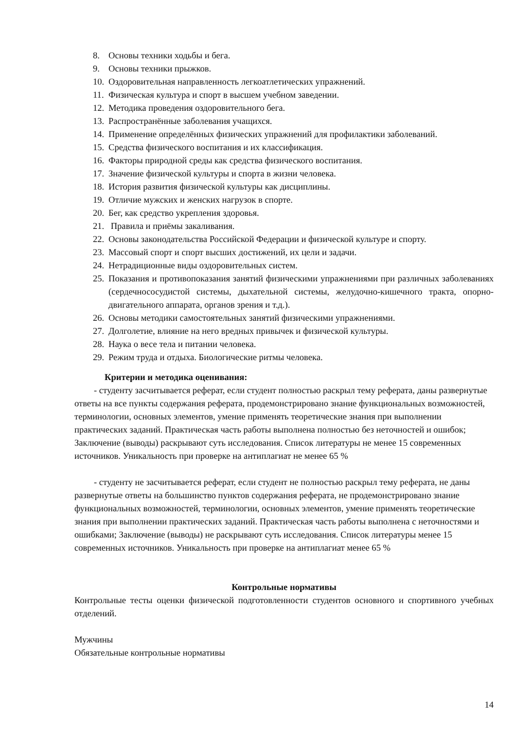8. Основы техники ходьбы и бега.
9. Основы техники прыжков.
10. Оздоровительная направленность легкоатлетических упражнений.
11. Физическая культура и спорт в высшем учебном заведении.
12. Методика проведения оздоровительного бега.
13. Распространённые заболевания учащихся.
14. Применение определённых физических упражнений для профилактики заболеваний.
15. Средства физического воспитания и их классификация.
16. Факторы природной среды как средства физического воспитания.
17. Значение физической культуры и спорта в жизни человека.
18. История развития физической культуры как дисциплины.
19. Отличие мужских и женских нагрузок в спорте.
20. Бег, как средство укрепления здоровья.
21. Правила и приёмы закаливания.
22. Основы законодательства Российской Федерации и физической культуре и спорту.
23. Массовый спорт и спорт высших достижений, их цели и задачи.
24. Нетрадиционные виды оздоровительных систем.
25. Показания и противопоказания занятий физическими упражнениями при различных заболеваниях (сердечнососудистой системы, дыхательной системы, желудочно-кишечного тракта, опорно-двигательного аппарата, органов зрения и т.д.).
26. Основы методики самостоятельных занятий физическими упражнениями.
27. Долголетие, влияние на него вредных привычек и физической культуры.
28. Наука о весе тела и питании человека.
29. Режим труда и отдыха. Биологические ритмы человека.
Критерии и методика оценивания:
- студенту засчитывается реферат, если студент полностью раскрыл тему реферата, даны развернутые ответы на все пункты содержания реферата, продемонстрировано знание функциональных возможностей, терминологии, основных элементов, умение применять теоретические знания при выполнении практических заданий. Практическая часть работы выполнена полностью без неточностей и ошибок; Заключение (выводы) раскрывают суть исследования. Список литературы не менее 15 современных источников. Уникальность при проверке на антиплагиат не менее 65 %
- студенту не засчитывается реферат, если студент не полностью раскрыл тему реферата, не даны развернутые ответы на большинство пунктов содержания реферата, не продемонстрировано знание функциональных возможностей, терминологии, основных элементов, умение применять теоретические знания при выполнении практических заданий. Практическая часть работы выполнена с неточностями и ошибками; Заключение (выводы) не раскрывают суть исследования. Список литературы менее 15 современных источников. Уникальность при проверке на антиплагиат менее 65 %
Контрольные нормативы
Контрольные тесты оценки физической подготовленности студентов основного и спортивного учебных отделений.
Мужчины
Обязательные контрольные нормативы
14